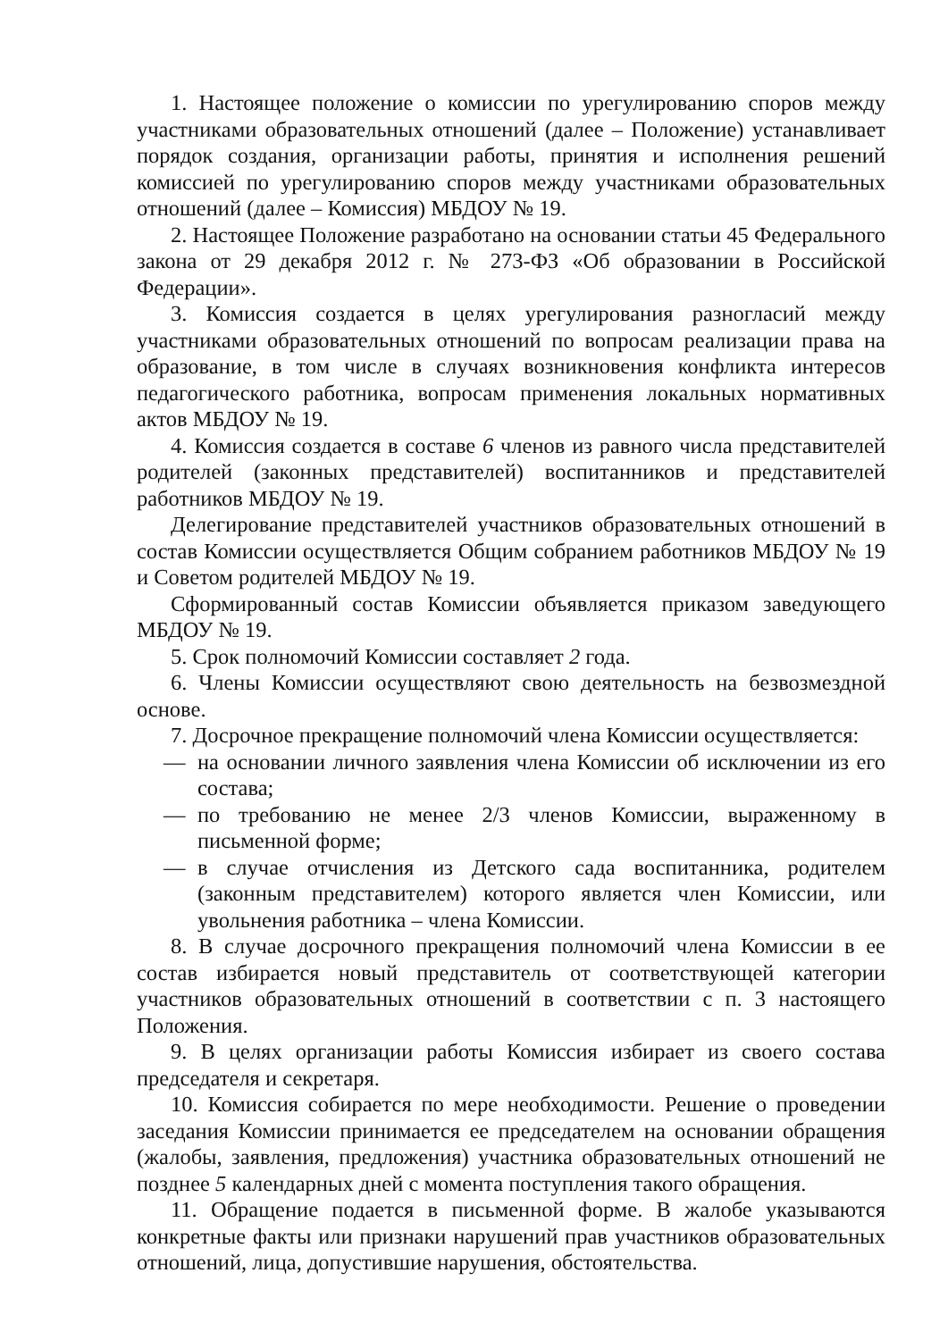1. Настоящее положение о комиссии по урегулированию споров между участниками образовательных отношений (далее – Положение) устанавливает порядок создания, организации работы, принятия и исполнения решений комиссией по урегулированию споров между участниками образовательных отношений (далее – Комиссия) МБДОУ № 19.
2. Настоящее Положение разработано на основании статьи 45 Федерального закона от 29 декабря 2012 г. № 273-ФЗ «Об образовании в Российской Федерации».
3. Комиссия создается в целях урегулирования разногласий между участниками образовательных отношений по вопросам реализации права на образование, в том числе в случаях возникновения конфликта интересов педагогического работника, вопросам применения локальных нормативных актов МБДОУ № 19.
4. Комиссия создается в составе 6 членов из равного числа представителей родителей (законных представителей) воспитанников и представителей работников МБДОУ № 19.
Делегирование представителей участников образовательных отношений в состав Комиссии осуществляется Общим собранием работников МБДОУ № 19 и Советом родителей МБДОУ № 19.
Сформированный состав Комиссии объявляется приказом заведующего МБДОУ № 19.
5. Срок полномочий Комиссии составляет 2 года.
6. Члены Комиссии осуществляют свою деятельность на безвозмездной основе.
7. Досрочное прекращение полномочий члена Комиссии осуществляется:
— на основании личного заявления члена Комиссии об исключении из его состава;
— по требованию не менее 2/3 членов Комиссии, выраженному в письменной форме;
— в случае отчисления из Детского сада воспитанника, родителем (законным представителем) которого является член Комиссии, или увольнения работника – члена Комиссии.
8. В случае досрочного прекращения полномочий члена Комиссии в ее состав избирается новый представитель от соответствующей категории участников образовательных отношений в соответствии с п. 3 настоящего Положения.
9. В целях организации работы Комиссия избирает из своего состава председателя и секретаря.
10. Комиссия собирается по мере необходимости. Решение о проведении заседания Комиссии принимается ее председателем на основании обращения (жалобы, заявления, предложения) участника образовательных отношений не позднее 5 календарных дней с момента поступления такого обращения.
11. Обращение подается в письменной форме. В жалобе указываются конкретные факты или признаки нарушений прав участников образовательных отношений, лица, допустившие нарушения, обстоятельства.